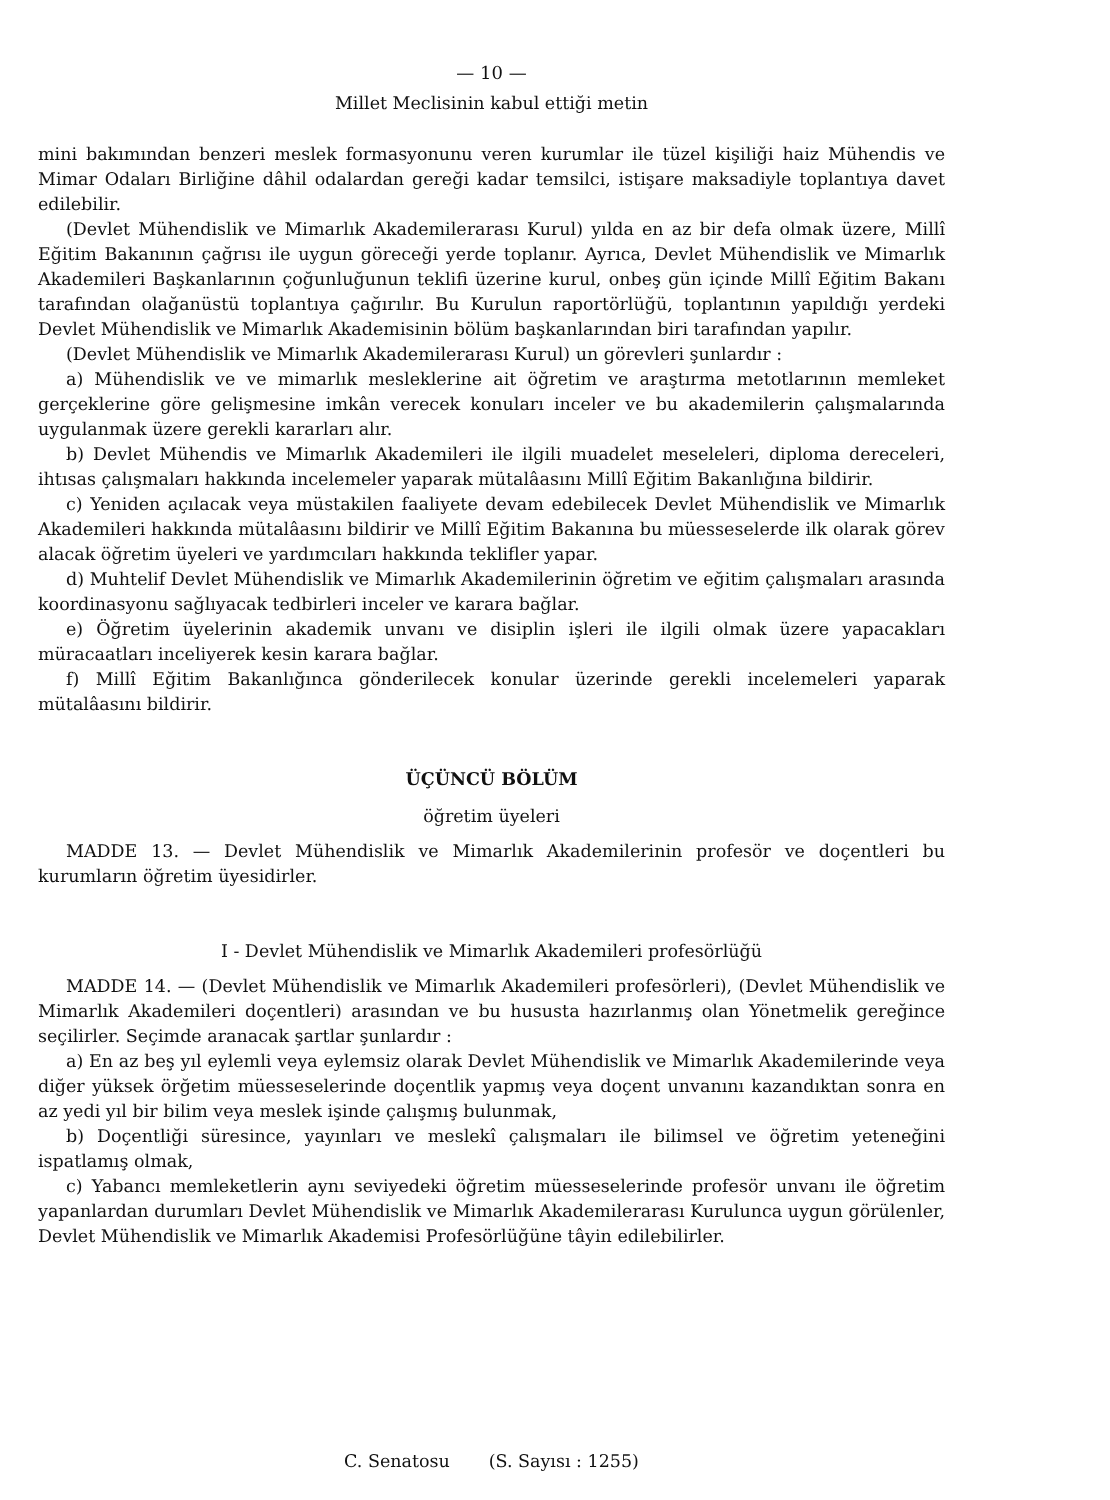— 10 —
Millet Meclisinin kabul ettiği metin
mini bakımından benzeri meslek formasyonunu veren kurumlar ile tüzel kişiliği haiz Mühendis ve Mimar Odaları Birliğine dâhil odalardan gereği kadar temsilci, istişare maksadiyle toplantıya davet edilebilir.
(Devlet Mühendislik ve Mimarlık Akademilerarası Kurul) yılda en az bir defa olmak üzere, Millî Eğitim Bakanının çağrısı ile uygun göreceği yerde toplanır. Ayrıca, Devlet Mühendislik ve Mimarlık Akademileri Başkanlarının çoğunluğunun teklifi üzerine kurul, onbeş gün içinde Millî Eğitim Bakanı tarafından olağanüstü toplantıya çağırılır. Bu Kurulun raportörlüğü, toplantının yapıldığı yerdeki Devlet Mühendislik ve Mimarlık Akademisinin bölüm başkanlarından biri tarafından yapılır.
(Devlet Mühendislik ve Mimarlık Akademilerarası Kurul) un görevleri şunlardır :
a) Mühendislik ve ve mimarlık mesleklerine ait öğretim ve araştırma metotlarının memleket gerçeklerine göre gelişmesine imkân verecek konuları inceler ve bu akademilerin çalışmalarında uygulanmak üzere gerekli kararları alır.
b) Devlet Mühendis ve Mimarlık Akademileri ile ilgili muadelet meseleleri, diploma dereceleri, ihtısas çalışmaları hakkında incelemeler yaparak mütalâasını Millî Eğitim Bakanlığına bildirir.
c) Yeniden açılacak veya müstakilen faaliyete devam edebilecek Devlet Mühendislik ve Mimarlık Akademileri hakkında mütalâasını bildirir ve Millî Eğitim Bakanına bu müesseselerde ilk olarak görev alacak öğretim üyeleri ve yardımcıları hakkında teklifler yapar.
d) Muhtelif Devlet Mühendislik ve Mimarlık Akademilerinin öğretim ve eğitim çalışmaları arasında koordinasyonu sağlıyacak tedbirleri inceler ve karara bağlar.
e) Öğretim üyelerinin akademik unvanı ve disiplin işleri ile ilgili olmak üzere yapacakları müracaatları inceliyerek kesin karara bağlar.
f) Millî Eğitim Bakanlığınca gönderilecek konular üzerinde gerekli incelemeleri yaparak mütalâasını bildirir.
ÜÇÜNCÜ BÖLÜM
öğretim üyeleri
MADDE 13. — Devlet Mühendislik ve Mimarlık Akademilerinin profesör ve doçentleri bu kurumların öğretim üyesidirler.
I - Devlet Mühendislik ve Mimarlık Akademileri profesörlüğü
MADDE 14. — (Devlet Mühendislik ve Mimarlık Akademileri profesörleri), (Devlet Mühendislik ve Mimarlık Akademileri doçentleri) arasından ve bu hususta hazırlanmış olan Yönetmelik gereğince seçilirler. Seçimde aranacak şartlar şunlardır :
a) En az beş yıl eylemli veya eylemsiz olarak Devlet Mühendislik ve Mimarlık Akademilerinde veya diğer yüksek örğetim müesseselerinde doçentlik yapmış veya doçent unvanını kazandıktan sonra en az yedi yıl bir bilim veya meslek işinde çalışmış bulunmak,
b) Doçentliği süresince, yayınları ve meslekî çalışmaları ile bilimsel ve öğretim yeteneğini ispatlamış olmak,
c) Yabancı memleketlerin aynı seviyedeki öğretim müesseselerinde profesör unvanı ile öğretim yapanlardan durumları Devlet Mühendislik ve Mimarlık Akademilerarası Kurulunca uygun görülenler, Devlet Mühendislik ve Mimarlık Akademisi Profesörlüğüne tâyin edilebilirler.
C. Senatosu (S. Sayısı : 1255)